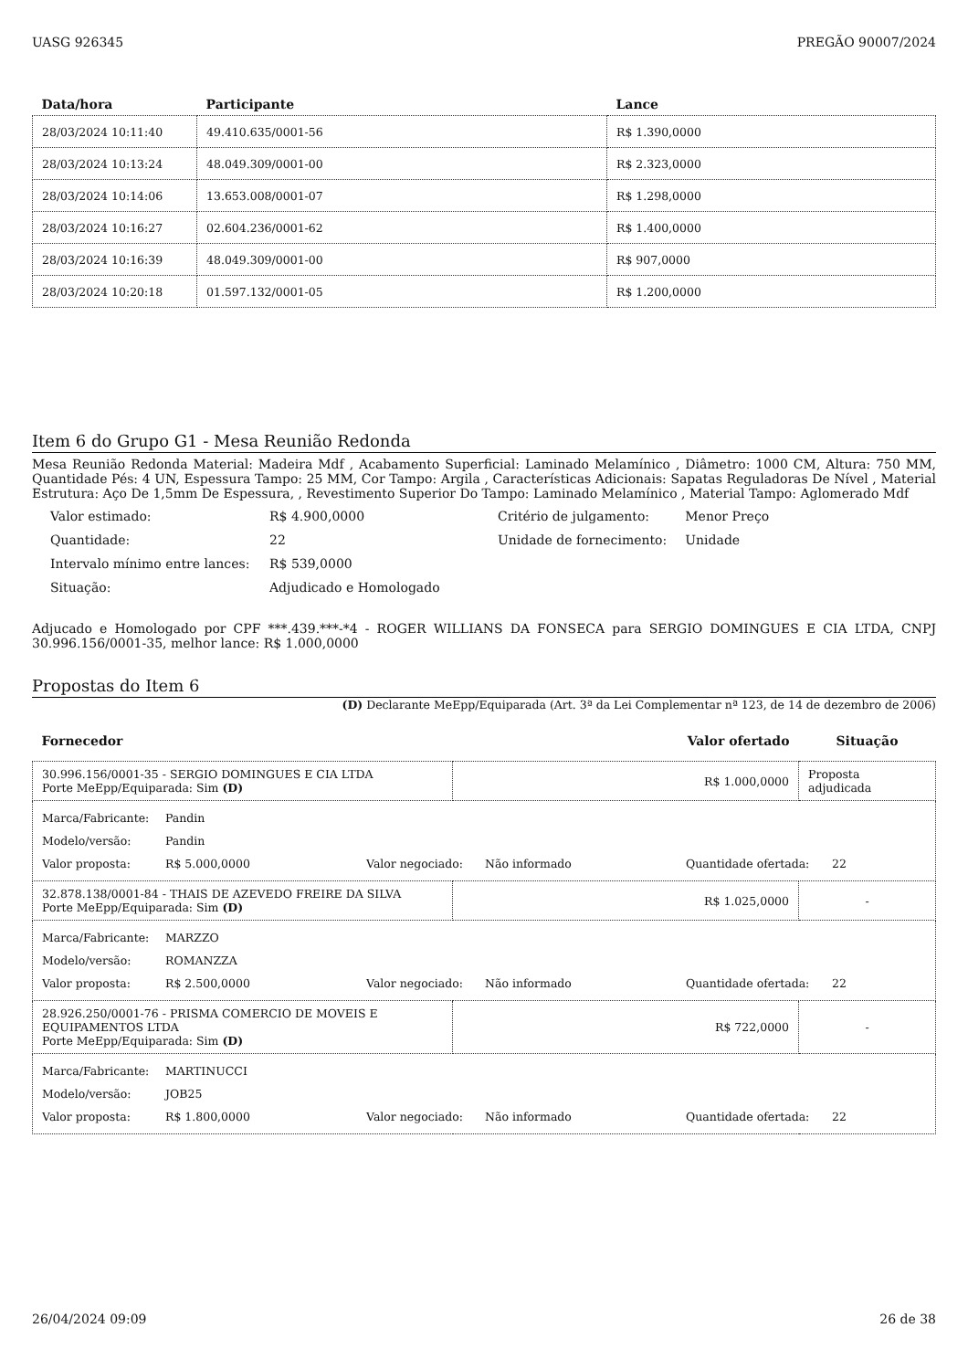UASG 926345 PREGÃO 90007/2024
| Data/hora | Participante | Lance |
| --- | --- | --- |
| 28/03/2024 10:11:40 | 49.410.635/0001-56 | R$ 1.390,0000 |
| 28/03/2024 10:13:24 | 48.049.309/0001-00 | R$ 2.323,0000 |
| 28/03/2024 10:14:06 | 13.653.008/0001-07 | R$ 1.298,0000 |
| 28/03/2024 10:16:27 | 02.604.236/0001-62 | R$ 1.400,0000 |
| 28/03/2024 10:16:39 | 48.049.309/0001-00 | R$ 907,0000 |
| 28/03/2024 10:20:18 | 01.597.132/0001-05 | R$ 1.200,0000 |
Item 6 do Grupo G1 - Mesa Reunião Redonda
Mesa Reunião Redonda Material: Madeira Mdf , Acabamento Superficial: Laminado Melamínico , Diâmetro: 1000 CM, Altura: 750 MM, Quantidade Pés: 4 UN, Espessura Tampo: 25 MM, Cor Tampo: Argila , Características Adicionais: Sapatas Reguladoras De Nível , Material Estrutura: Aço De 1,5mm De Espessura, , Revestimento Superior Do Tampo: Laminado Melamínico , Material Tampo: Aglomerado Mdf
| Valor estimado: | R$ 4.900,0000 | Critério de julgamento: | Menor Preço |
| Quantidade: | 22 | Unidade de fornecimento: | Unidade |
| Intervalo mínimo entre lances: | R$ 539,0000 | | |
| Situação: | Adjudicado e Homologado | | |
Adjucado e Homologado por CPF ***.439.***-*4 - ROGER WILLIANS DA FONSECA para SERGIO DOMINGUES E CIA LTDA, CNPJ 30.996.156/0001-35, melhor lance: R$ 1.000,0000
Propostas do Item 6
(D) Declarante MeEpp/Equiparada (Art. 3ª da Lei Complementar nª 123, de 14 de dezembro de 2006)
| Fornecedor | Valor ofertado | Situação |
| --- | --- | --- |
| 30.996.156/0001-35 - SERGIO DOMINGUES E CIA LTDA Porte MeEpp/Equiparada: Sim (D) | R$ 1.000,0000 | Proposta adjudicada |
| / Marca/Fabricante: / Pandin / / / / / / Modelo/versão: / Pandin / / / / / / Valor proposta: / R$ 5.000,0000 / Valor negociado: / Não informado / Quantidade ofertada: / 22 / | | |
| 32.878.138/0001-84 - THAIS DE AZEVEDO FREIRE DA SILVA Porte MeEpp/Equiparada: Sim (D) | R$ 1.025,0000 | - |
| / Marca/Fabricante: / MARZZO / / / / / / Modelo/versão: / ROMANZZA / / / / / / Valor proposta: / R$ 2.500,0000 / Valor negociado: / Não informado / Quantidade ofertada: / 22 / | | |
| 28.926.250/0001-76 - PRISMA COMERCIO DE MOVEIS E EQUIPAMENTOS LTDA Porte MeEpp/Equiparada: Sim (D) | R$ 722,0000 | - |
| / Marca/Fabricante: / MARTINUCCI / / / / / / Modelo/versão: / JOB25 / / / / / / Valor proposta: / R$ 1.800,0000 / Valor negociado: / Não informado / Quantidade ofertada: / 22 / | | |
26/04/2024 09:09 26 de 38